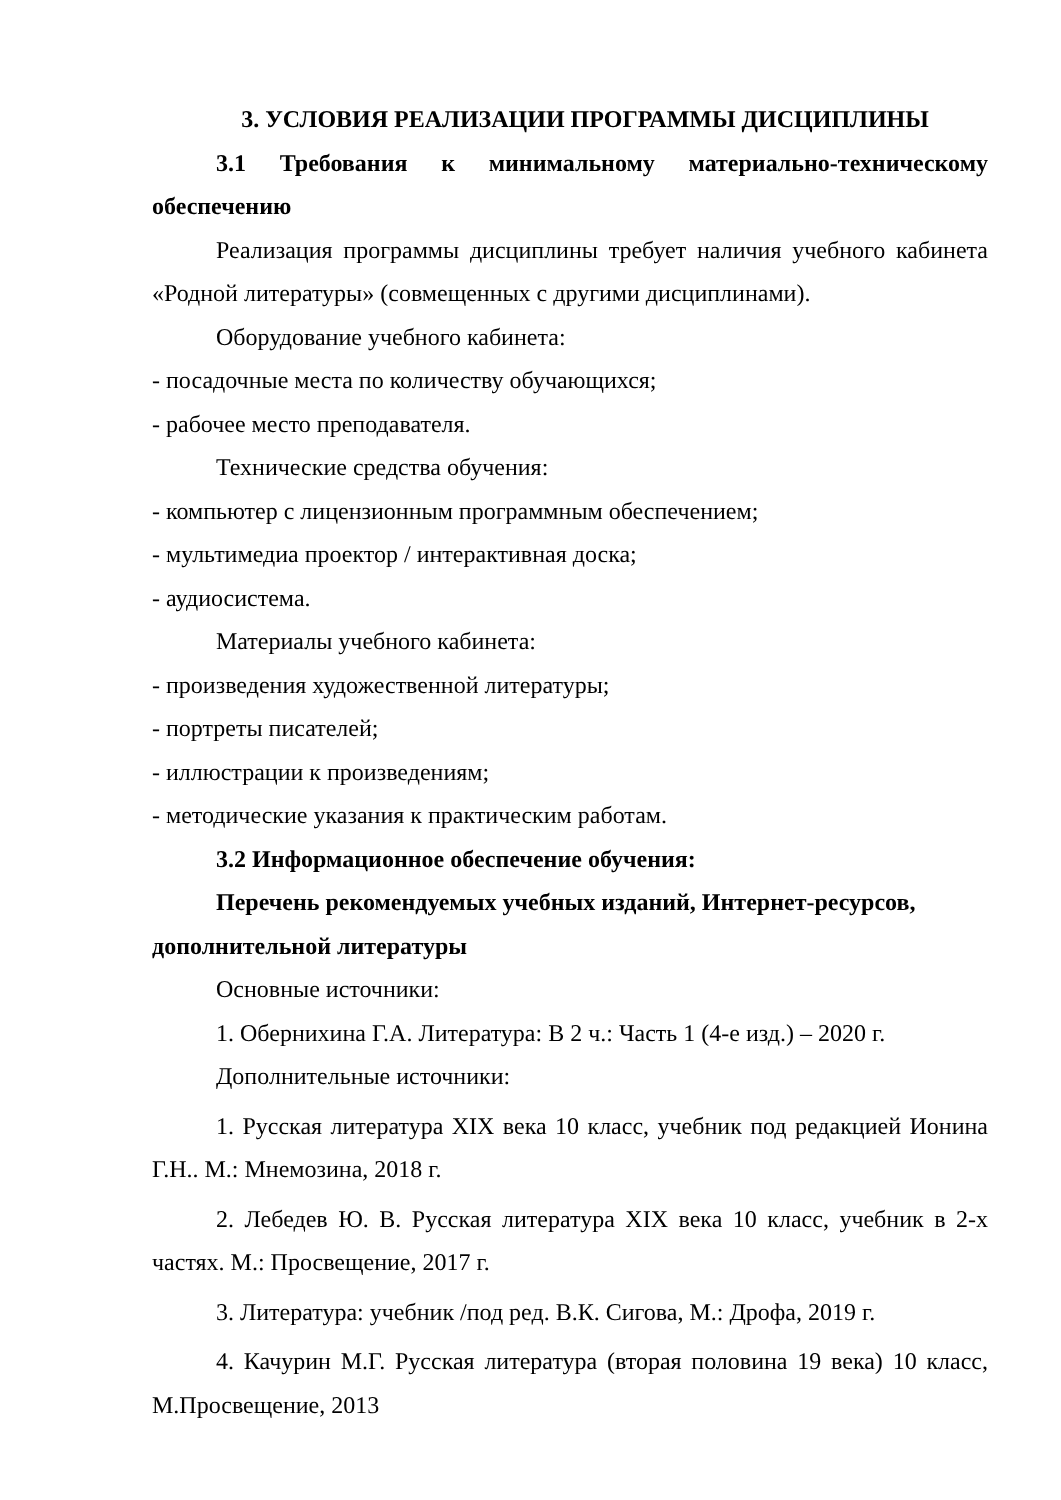3. УСЛОВИЯ РЕАЛИЗАЦИИ ПРОГРАММЫ ДИСЦИПЛИНЫ
3.1 Требования к минимальному материально-техническому обеспечению
Реализация программы дисциплины требует наличия учебного кабинета «Родной литературы» (совмещенных с другими дисциплинами).
Оборудование учебного кабинета:
- посадочные места по количеству обучающихся;
- рабочее место преподавателя.
Технические средства обучения:
- компьютер с лицензионным программным обеспечением;
- мультимедиа проектор / интерактивная доска;
- аудиосистема.
Материалы учебного кабинета:
- произведения художественной литературы;
- портреты писателей;
- иллюстрации к произведениям;
- методические указания к практическим работам.
3.2 Информационное обеспечение обучения:
Перечень рекомендуемых учебных изданий, Интернет-ресурсов, дополнительной литературы
Основные источники:
1. Обернихина Г.А. Литература: В 2 ч.: Часть 1 (4-е изд.) – 2020 г.
Дополнительные источники:
1. Русская литература XIX века 10 класс, учебник под редакцией Ионина Г.Н.. М.: Мнемозина, 2018 г.
2. Лебедев Ю. В. Русская литература XIX века 10 класс, учебник в 2-х частях. М.: Просвещение, 2017 г.
3. Литература: учебник /под ред. В.К. Сигова, М.: Дрофа, 2019 г.
4. Качурин М.Г. Русская литература (вторая половина 19 века) 10 класс, М.Просвещение, 2013